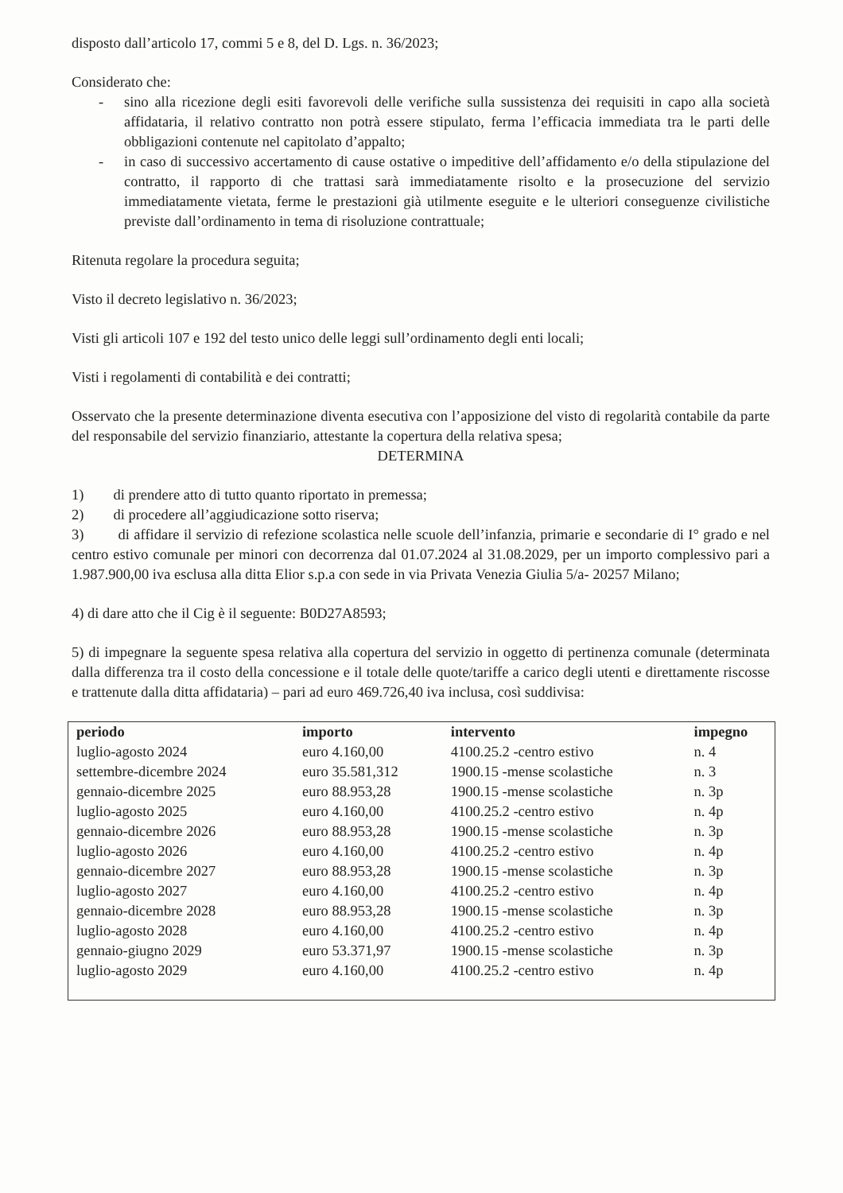disposto dall’articolo 17, commi 5 e 8, del D. Lgs. n. 36/2023;
Considerato che:
- sino alla ricezione degli esiti favorevoli delle verifiche sulla sussistenza dei requisiti in capo alla società affidataria, il relativo contratto non potrà essere stipulato, ferma l’efficacia immediata tra le parti delle obbligazioni contenute nel capitolato d’appalto;
- in caso di successivo accertamento di cause ostative o impeditive dell’affidamento e/o della stipulazione del contratto, il rapporto di che trattasi sarà immediatamente risolto e la prosecuzione del servizio immediatamente vietata, ferme le prestazioni già utilmente eseguite e le ulteriori conseguenze civilistiche previste dall’ordinamento in tema di risoluzione contrattuale;
Ritenuta regolare la procedura seguita;
Visto il decreto legislativo n. 36/2023;
Visti gli articoli 107 e 192 del testo unico delle leggi sull’ordinamento degli enti locali;
Visti i regolamenti di contabilità e dei contratti;
Osservato che la presente determinazione diventa esecutiva con l’apposizione del visto di regolarità contabile da parte del responsabile del servizio finanziario, attestante la copertura della relativa spesa;
DETERMINA
1) di prendere atto di tutto quanto riportato in premessa;
2) di procedere all’aggiudicazione sotto riserva;
3) di affidare il servizio di refezione scolastica nelle scuole dell’infanzia, primarie e secondarie di I° grado e nel centro estivo comunale per minori con decorrenza dal 01.07.2024 al 31.08.2029, per un importo complessivo pari a 1.987.900,00 iva esclusa alla ditta Elior s.p.a con sede in via Privata Venezia Giulia 5/a- 20257 Milano;
4) di dare atto che il Cig è il seguente: B0D27A8593;
5) di impegnare la seguente spesa relativa alla copertura del servizio in oggetto di pertinenza comunale (determinata dalla differenza tra il costo della concessione e il totale delle quote/tariffe a carico degli utenti e direttamente riscosse e trattenute dalla ditta affidataria) – pari ad euro 469.726,40 iva inclusa, così suddivisa:
| periodo | importo | intervento | impegno |
| --- | --- | --- | --- |
| luglio-agosto 2024 | euro 4.160,00 | 4100.25.2 -centro estivo | n. 4 |
| settembre-dicembre 2024 | euro 35.581,312 | 1900.15 -mense scolastiche | n. 3 |
| gennaio-dicembre 2025 | euro 88.953,28 | 1900.15 -mense scolastiche | n. 3p |
| luglio-agosto 2025 | euro 4.160,00 | 4100.25.2 -centro estivo | n. 4p |
| gennaio-dicembre 2026 | euro 88.953,28 | 1900.15 -mense scolastiche | n. 3p |
| luglio-agosto 2026 | euro 4.160,00 | 4100.25.2 -centro estivo | n. 4p |
| gennaio-dicembre 2027 | euro 88.953,28 | 1900.15 -mense scolastiche | n. 3p |
| luglio-agosto 2027 | euro 4.160,00 | 4100.25.2 -centro estivo | n. 4p |
| gennaio-dicembre 2028 | euro 88.953,28 | 1900.15 -mense scolastiche | n. 3p |
| luglio-agosto 2028 | euro 4.160,00 | 4100.25.2 -centro estivo | n. 4p |
| gennaio-giugno 2029 | euro 53.371,97 | 1900.15 -mense scolastiche | n. 3p |
| luglio-agosto 2029 | euro 4.160,00 | 4100.25.2 -centro estivo | n. 4p |